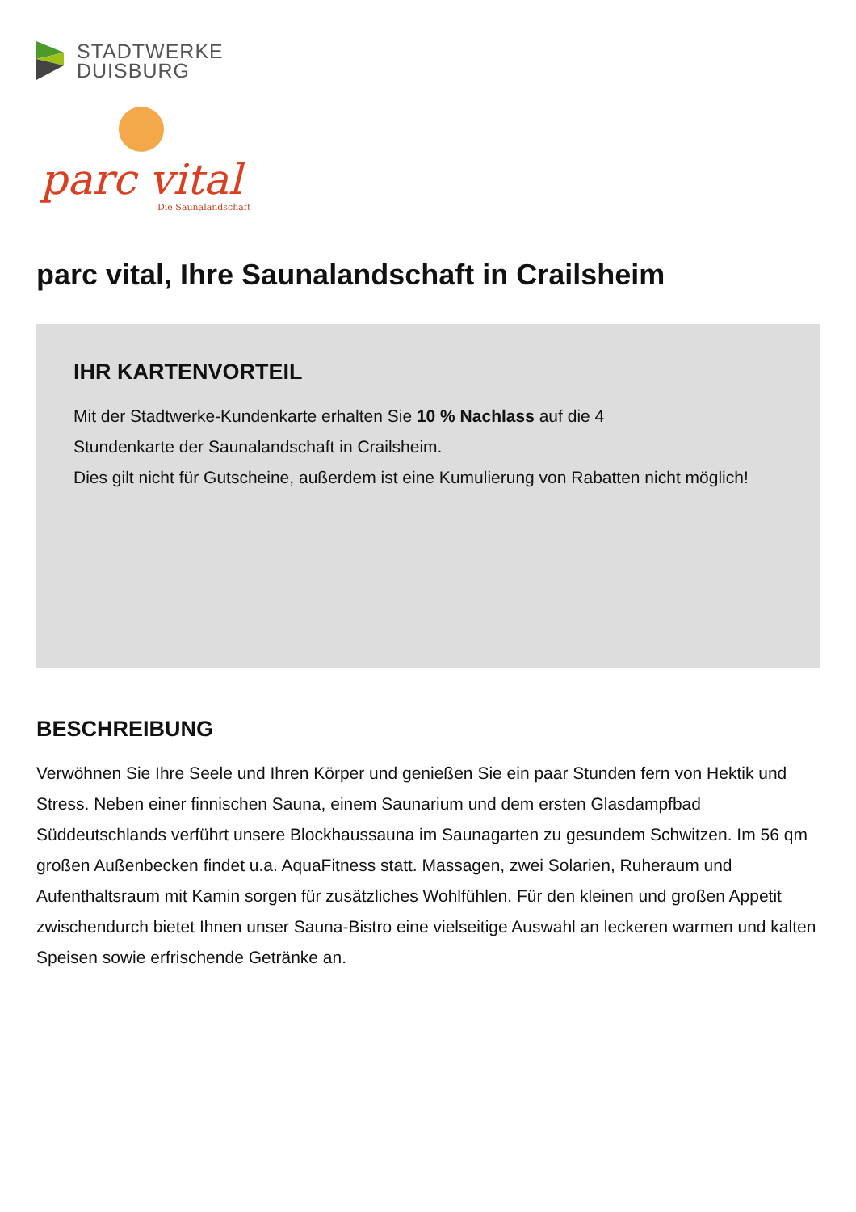STADTWERKE
DUISBURG
parc vital
Die Saunalandschaft
parc vital, Ihre Saunalandschaft in Crailsheim
IHR KARTENVORTEIL
Mit der Stadtwerke-Kundenkarte erhalten Sie 10 % Nachlass auf die 4
Stundenkarte der Saunalandschaft in Crailsheim.
Dies gilt nicht für Gutscheine, außerdem ist eine Kumulierung von Rabatten nicht möglich!
BESCHREIBUNG
Verwöhnen Sie Ihre Seele und Ihren Körper und genießen Sie ein paar Stunden fern von Hektik und Stress. Neben einer finnischen Sauna, einem Saunarium und dem ersten Glasdampfbad Süddeutschlands verführt unsere Blockhaussauna im Saunagarten zu gesundem Schwitzen. Im 56 qm großen Außenbecken findet u.a. AquaFitness statt. Massagen, zwei Solarien, Ruheraum und Aufenthaltsraum mit Kamin sorgen für zusätzliches Wohlfühlen. Für den kleinen und großen Appetit zwischendurch bietet Ihnen unser Sauna-Bistro eine vielseitige Auswahl an leckeren warmen und kalten Speisen sowie erfrischende Getränke an.